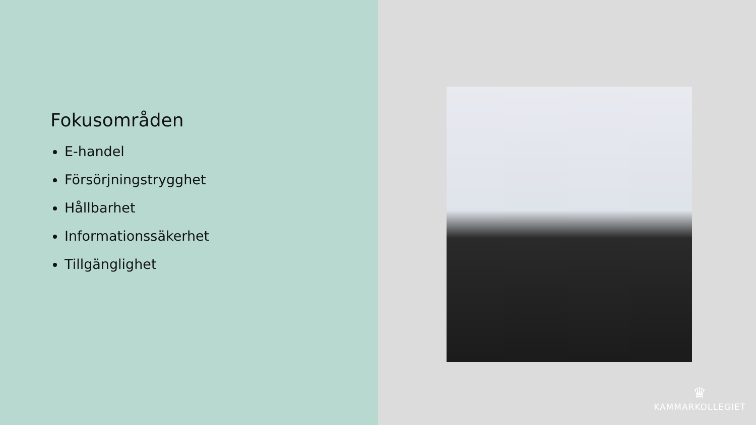Fokusområden
E-handel
Försörjningstrygghet
Hållbarhet
Informationssäkerhet
Tillgänglighet
♛
KAMMARKOLLEGIET